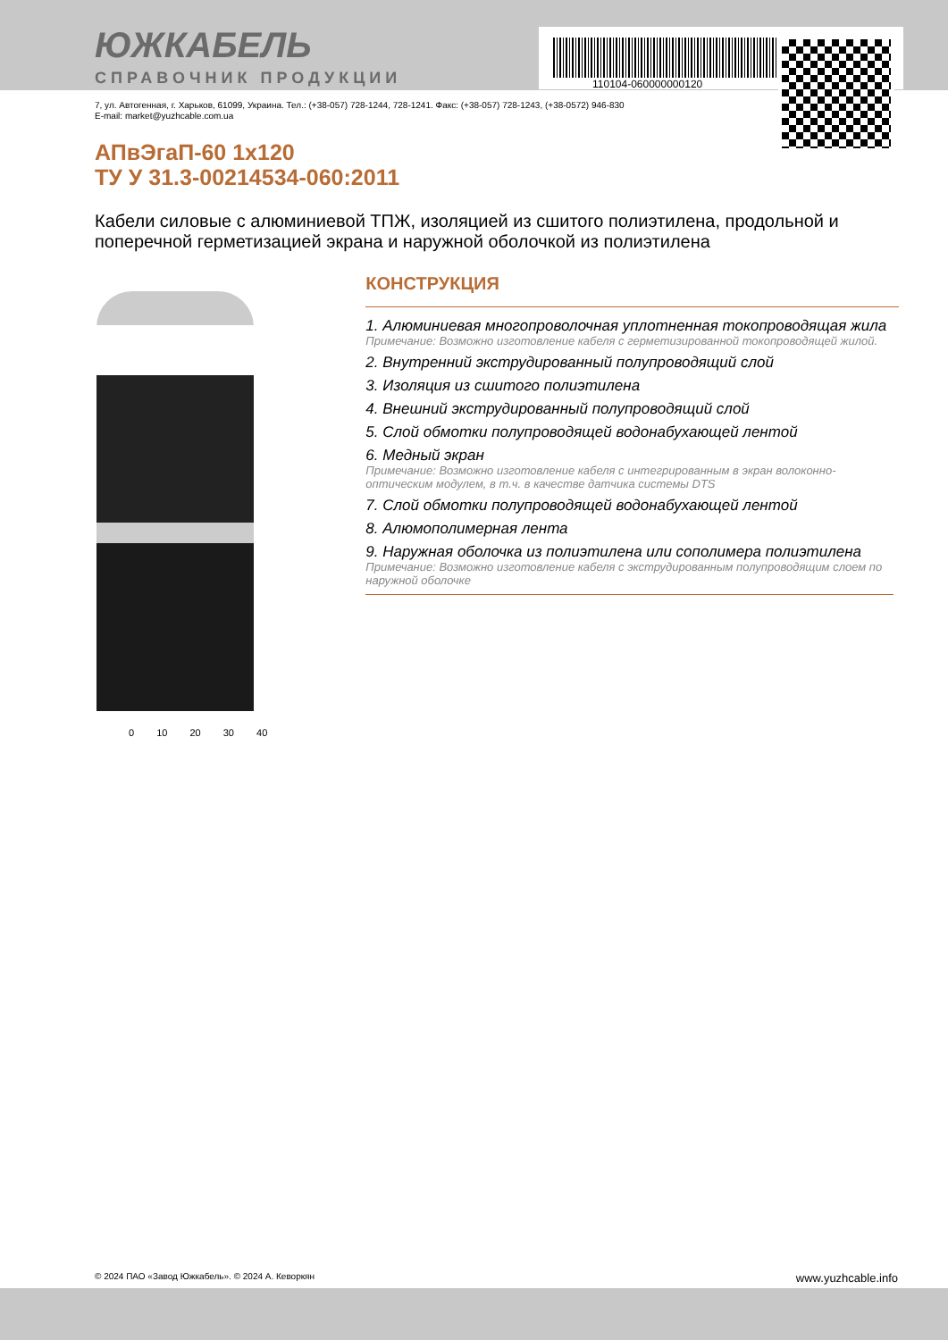110104-060000000120
ЮЖКАБЕЛЬ
СПРАВОЧНИК ПРОДУКЦИИ
7, ул. Автогенная, г. Харьков, 61099, Украина. Тел.: (+38-057) 728-1244, 728-1241. Факс: (+38-057) 728-1243, (+38-0572) 946-830
E-mail: market@yuzhcable.com.ua
АПвЭгаП-60 1x120
ТУ У 31.3-00214534-060:2011
Кабели силовые с алюминиевой ТПЖ, изоляцией из сшитого полиэтилена, продольной и поперечной герметизацией экрана и наружной оболочкой из полиэтилена
0 10 20 30 40
КОНСТРУКЦИЯ
1. Алюминиевая многопроволочная уплотненная токопроводящая жила
Примечание: Возможно изготовление кабеля с герметизированной токопроводящей жилой.
2. Внутренний экструдированный полупроводящий слой
3. Изоляция из сшитого полиэтилена
4. Внешний экструдированный полупроводящий слой
5. Слой обмотки полупроводящей водонабухающей лентой
6. Медный экран
Примечание: Возможно изготовление кабеля с интегрированным в экран волоконно-оптическим модулем, в т.ч. в качестве датчика системы DTS
7. Слой обмотки полупроводящей водонабухающей лентой
8. Алюмополимерная лента
9. Наружная оболочка из полиэтилена или сополимера полиэтилена
Примечание: Возможно изготовление кабеля с экструдированным полупроводящим слоем по наружной оболочке
© 2024 ПАО «Завод Южкабель». © 2024 А. Кеворкян www.yuzhcable.info